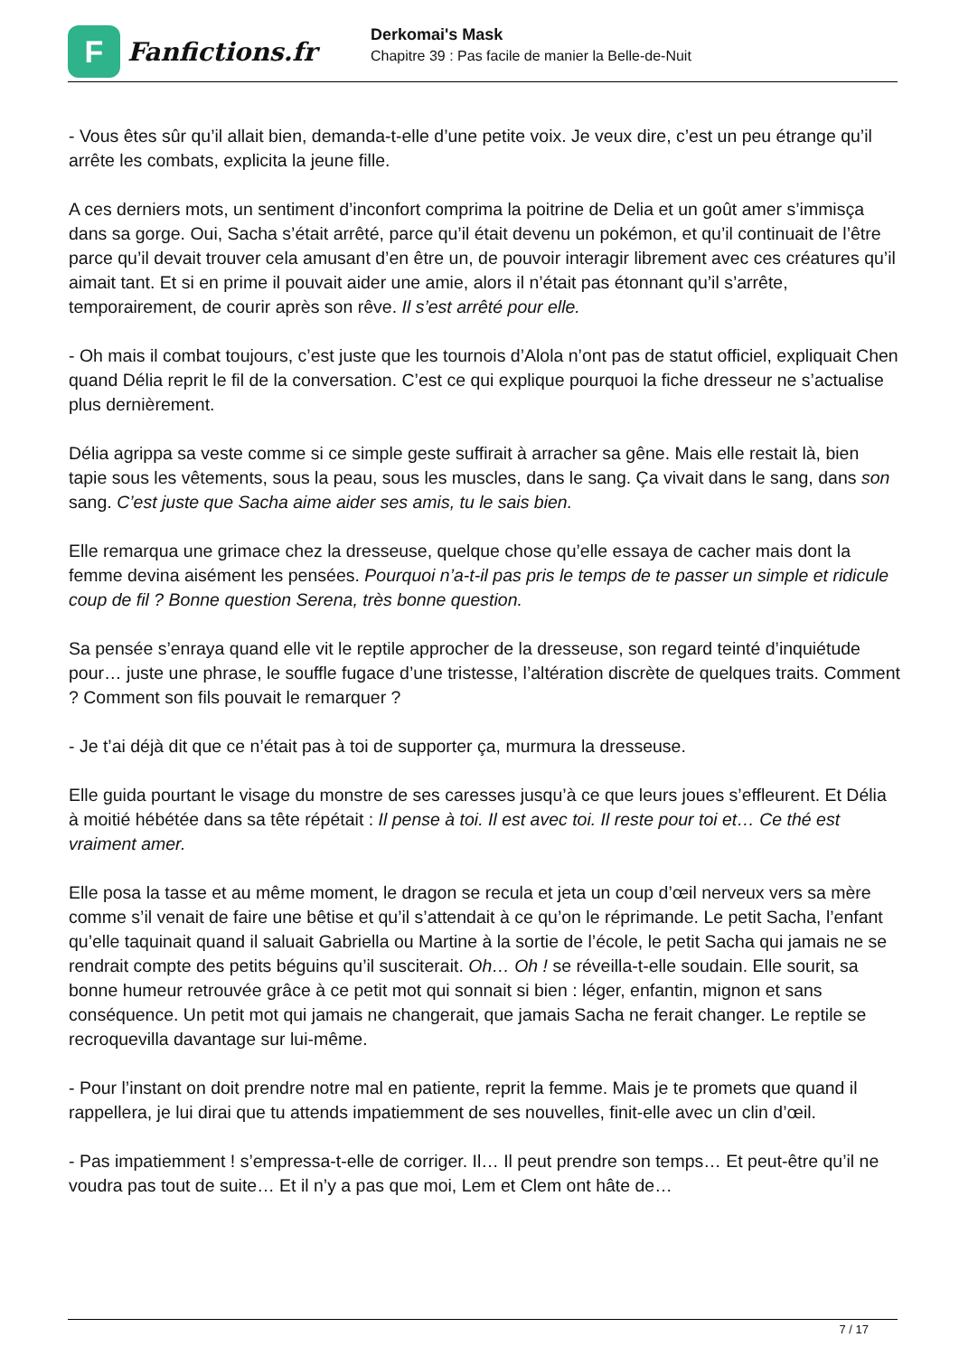F
Fanfictions.fr
Derkomai's Mask
Chapitre 39 : Pas facile de manier la Belle-de-Nuit
- Vous êtes sûr qu’il allait bien, demanda-t-elle d’une petite voix. Je veux dire, c’est un peu étrange qu’il arrête les combats, explicita la jeune fille.
A ces derniers mots, un sentiment d’inconfort comprima la poitrine de Delia et un goût amer s’immisça dans sa gorge. Oui, Sacha s’était arrêté, parce qu’il était devenu un pokémon, et qu’il continuait de l’être parce qu’il devait trouver cela amusant d’en être un, de pouvoir interagir librement avec ces créatures qu’il aimait tant. Et si en prime il pouvait aider une amie, alors il n’était pas étonnant qu’il s’arrête, temporairement, de courir après son rêve. Il s’est arrêté pour elle.
- Oh mais il combat toujours, c’est juste que les tournois d’Alola n’ont pas de statut officiel, expliquait Chen quand Délia reprit le fil de la conversation. C’est ce qui explique pourquoi la fiche dresseur ne s’actualise plus dernièrement.
Délia agrippa sa veste comme si ce simple geste suffirait à arracher sa gêne. Mais elle restait là, bien tapie sous les vêtements, sous la peau, sous les muscles, dans le sang. Ça vivait dans le sang, dans son sang. C’est juste que Sacha aime aider ses amis, tu le sais bien.
Elle remarqua une grimace chez la dresseuse, quelque chose qu’elle essaya de cacher mais dont la femme devina aisément les pensées. Pourquoi n’a-t-il pas pris le temps de te passer un simple et ridicule coup de fil ? Bonne question Serena, très bonne question.
Sa pensée s’enraya quand elle vit le reptile approcher de la dresseuse, son regard teinté d’inquiétude pour… juste une phrase, le souffle fugace d’une tristesse, l’altération discrète de quelques traits. Comment ? Comment son fils pouvait le remarquer ?
- Je t’ai déjà dit que ce n’était pas à toi de supporter ça, murmura la dresseuse.
Elle guida pourtant le visage du monstre de ses caresses jusqu’à ce que leurs joues s’effleurent. Et Délia à moitié hébétée dans sa tête répétait : Il pense à toi. Il est avec toi. Il reste pour toi et… Ce thé est vraiment amer.
Elle posa la tasse et au même moment, le dragon se recula et jeta un coup d’œil nerveux vers sa mère comme s’il venait de faire une bêtise et qu’il s’attendait à ce qu’on le réprimande. Le petit Sacha, l’enfant qu’elle taquinait quand il saluait Gabriella ou Martine à la sortie de l’école, le petit Sacha qui jamais ne se rendrait compte des petits béguins qu’il susciterait. Oh… Oh ! se réveilla-t-elle soudain. Elle sourit, sa bonne humeur retrouvée grâce à ce petit mot qui sonnait si bien : léger, enfantin, mignon et sans conséquence. Un petit mot qui jamais ne changerait, que jamais Sacha ne ferait changer. Le reptile se recroquevilla davantage sur lui-même.
- Pour l’instant on doit prendre notre mal en patiente, reprit la femme. Mais je te promets que quand il rappellera, je lui dirai que tu attends impatiemment de ses nouvelles, finit-elle avec un clin d’œil.
- Pas impatiemment ! s’empressa-t-elle de corriger. Il… Il peut prendre son temps… Et peut-être qu’il ne voudra pas tout de suite… Et il n’y a pas que moi, Lem et Clem ont hâte de…
7 / 17